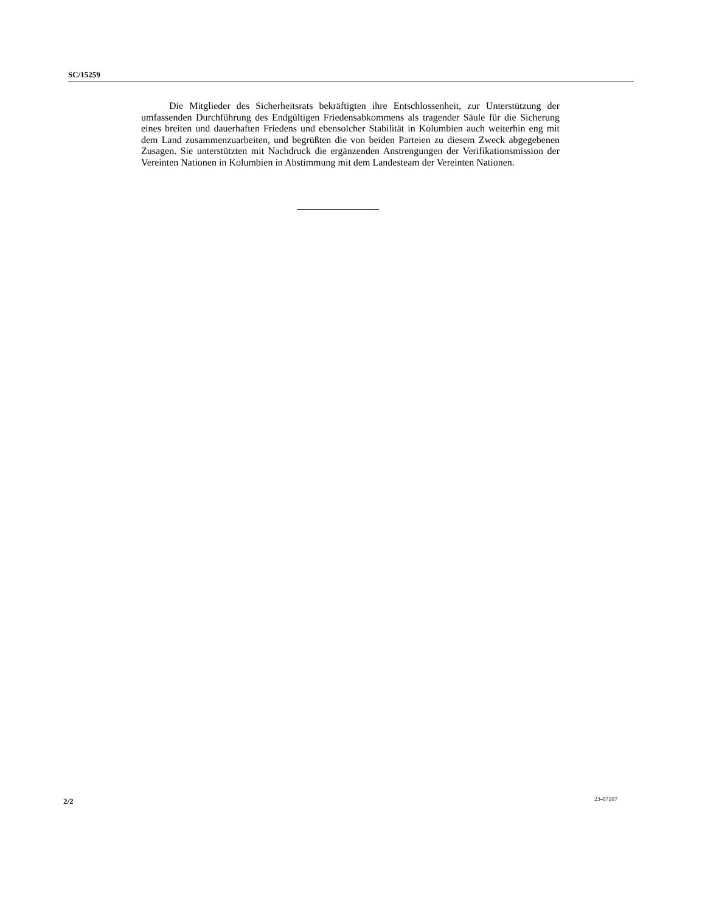SC/15259
Die Mitglieder des Sicherheitsrats bekräftigten ihre Entschlossenheit, zur Unterstützung der umfassenden Durchführung des Endgültigen Friedensabkommens als tragender Säule für die Sicherung eines breiten und dauerhaften Friedens und ebensolcher Stabilität in Kolumbien auch weiterhin eng mit dem Land zusammenzuarbeiten, und begrüßten die von beiden Parteien zu diesem Zweck abgegebenen Zusagen. Sie unterstützten mit Nachdruck die ergänzenden Anstrengungen der Verifikationsmission der Vereinten Nationen in Kolumbien in Abstimmung mit dem Landesteam der Vereinten Nationen.
2/2 23-07197